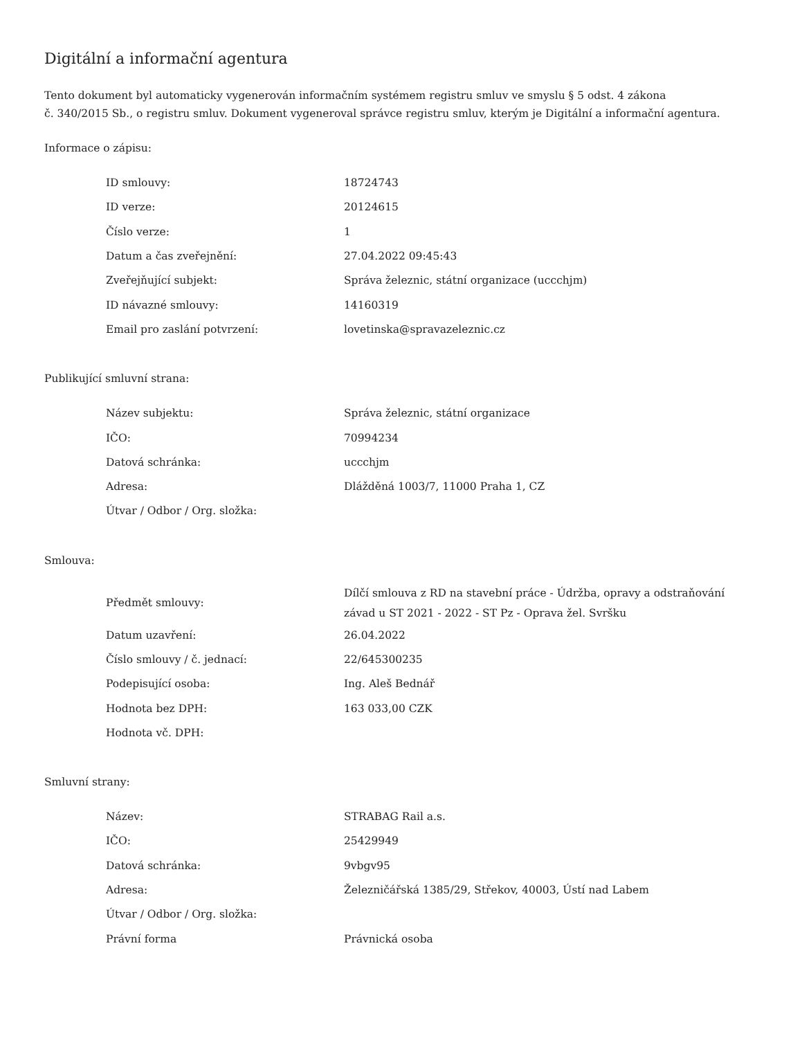Digitální a informační agentura
Tento dokument byl automaticky vygenerován informačním systémem registru smluv ve smyslu § 5 odst. 4 zákona
č. 340/2015 Sb., o registru smluv. Dokument vygeneroval správce registru smluv, kterým je Digitální a informační agentura.
Informace o zápisu:
| ID smlouvy: | 18724743 |
| ID verze: | 20124615 |
| Číslo verze: | 1 |
| Datum a čas zveřejnění: | 27.04.2022 09:45:43 |
| Zveřejňující subjekt: | Správa železnic, státní organizace (uccchjm) |
| ID návazné smlouvy: | 14160319 |
| Email pro zaslání potvrzení: | lovetinska@spravazeleznic.cz |
Publikující smluvní strana:
| Název subjektu: | Správa železnic, státní organizace |
| IČO: | 70994234 |
| Datová schránka: | uccchjm |
| Adresa: | Dlážděná 1003/7, 11000 Praha 1, CZ |
| Útvar / Odbor / Org. složka: | |
Smlouva:
| Předmět smlouvy: | Dílčí smlouva z RD na stavební práce - Údržba, opravy a odstraňování závad u ST 2021 - 2022 - ST Pz - Oprava žel. Svršku |
| Datum uzavření: | 26.04.2022 |
| Číslo smlouvy / č. jednací: | 22/645300235 |
| Podepisující osoba: | Ing. Aleš Bednář |
| Hodnota bez DPH: | 163 033,00 CZK |
| Hodnota vč. DPH: | |
Smluvní strany:
| Název: | STRABAG Rail a.s. |
| IČO: | 25429949 |
| Datová schránka: | 9vbgv95 |
| Adresa: | Železničářská 1385/29, Střekov, 40003, Ústí nad Labem |
| Útvar / Odbor / Org. složka: | |
| Právní forma | Právnická osoba |